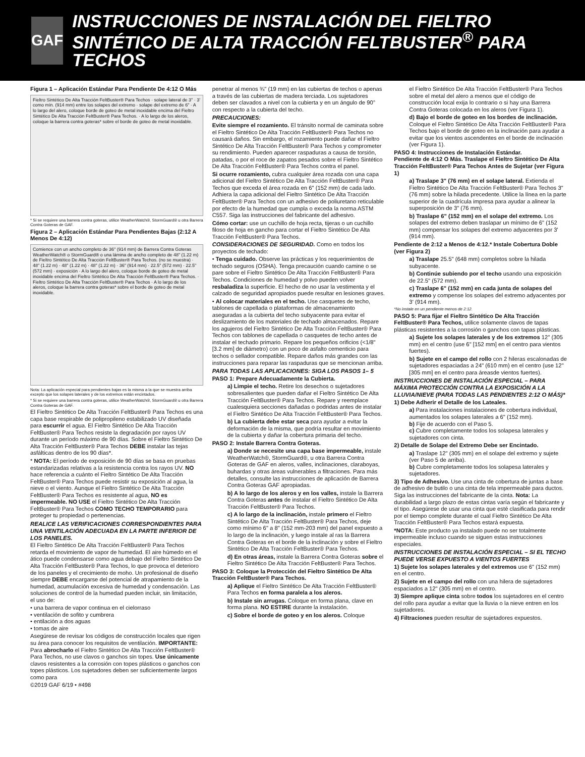GAF
INSTRUCCIONES DE INSTALACIÓN DEL FIELTRO SINTÉTICO DE ALTA TRACCIÓN FELTBUSTER<sup>®</sup> PARA TECHOS
Figura 1 – Aplicación Estándar Para Pendiente De 4:12 O Más
Fieltro Sintético De Alta Tracción FeltBuster® Para Techos · solape lateral de 3" · 3' como mín. (914 mm) entre los solapes del extremo · solape del extremo de 6" · A lo largo del alero, coloque borde de goteo de metal inoxidable encima del Fieltro Sintético De Alta Tracción FeltBuster® Para Techos. · A lo largo de los aleros, coloque la barrera contra goteras* sobre el borde de goteo de metal inoxidable.
* Si se requiere una barrera contra goteras, utilice WeatherWatch®, StormGuard® u otra Barrera Contra Goteras de GAF.
Figura 2 – Aplicación Estándar Para Pendientes Bajas (2:12 A Menos De 4:12)
Comience con un ancho completo de 36" (914 mm) de Barrera Contra Goteras WeatherWatch® o StormGuard® o una lámina de ancho completo de 48" (1.22 m) de Fieltro Sintético De Alta Tracción FeltBuster® Para Techos. (no se muestra) · 48" (1.22 m) · 48" (1.22 m) · 48" (1.22 m) · 36" (914 mm) · 22.5" (572 mm) · 22.5" (572 mm) · exposición · A lo largo del alero, coloque borde de goteo de metal inoxidable encima del Fieltro Sintético De Alta Tracción FeltBuster® Para Techos. · Fieltro Sintético De Alta Tracción FeltBuster® Para Techos · A lo largo de los aleros, coloque la barrera contra goteras* sobre el borde de goteo de metal inoxidable.
Nota: La aplicación especial para pendientes bajas es la misma a la que se muestra arriba excepto que los solapes laterales y de los extremos están encintados.
* Si se requiere una barrera contra goteras, utilice WeatherWatch®, StormGuard® u otra Barrera Contra Goteras de GAF.
El Fieltro Sintético De Alta Tracción FeltBuster® Para Techos es una capa base respirable de polipropileno estabilizado UV diseñada para escurrir el agua. El Fieltro Sintético De Alta Tracción FeltBuster® Para Techos resiste la degradación por rayos UV durante un período máximo de 90 días. Sobre el Fieltro Sintético De Alta Tracción FeltBuster® Para Techos DEBE instalar las tejas asfálticas dentro de los 90 días*.
* NOTA: El período de exposición de 90 días se basa en pruebas estandarizadas relativas a la resistencia contra los rayos UV. NO hace referencia a cuánto el Fieltro Sintético De Alta Tracción FeltBuster® Para Techos puede resistir su exposición al agua, la nieve o el viento. Aunque el Fieltro Sintético De Alta Tracción FeltBuster® Para Techos es resistente al agua, NO es impermeable. NO USE el Fieltro Sintético De Alta Tracción FeltBuster® Para Techos COMO TECHO TEMPORARIO para proteger tu propiedad o pertenencias.
REALICE LAS VERIFICACIONES CORRESPONDIENTES PARA UNA VENTILACIÓN ADECUADA EN LA PARTE INFERIOR DE LOS PANELES.
El Fieltro Sintético De Alta Tracción FeltBuster® Para Techos retarda el movimiento de vapor de humedad. El aire húmedo en el ático puede condensarse como agua debajo del Fieltro Sintético De Alta Tracción FeltBuster® Para Techos, lo que provoca el deterioro de los paneles y el crecimiento de moho. Un profesional de diseño siempre DEBE encargarse del potencial de atrapamiento de la humedad, acumulación excesiva de humedad y condensación. Las soluciones de control de la humedad pueden incluir, sin limitación, el uso de:
• una barrera de vapor continua en el cielorraso
• ventilación de sofito y cumbrera
• entilación a dos aguas
• tomas de aire
Asegúrese de revisar los códigos de construcción locales que rigen su área para conocer los requisitos de ventilación. IMPORTANTE: Para abrocharlo el Fieltro Sintético De Alta Tracción FeltBuster® Para Techos, no use clavos o ganchos sin topes. Use únicamente clavos resistentes a la corrosión con topes plásticos o ganchos con topes plásticos. Los sujetadores deben ser suficientemente largos como para
©2019 GAF 6/19 • #498
penetrar al menos ¾" (19 mm) en las cubiertas de techos o apenas a través de las cubiertas de madera terciada. Los sujetadores deben ser clavados a nivel con la cubierta y en un ángulo de 90° con respecto a la cubierta del techo.
PRECAUCIONES:
Evite siempre el rozamiento. El tránsito normal de caminata sobre el Fieltro Sintético De Alta Tracción FeltBuster® Para Techos no causará daños. Sin embargo, el rozamiento puede dañar el Fieltro Sintético De Alta Tracción FeltBuster® Para Techos y comprometer su rendimiento. Pueden aparecer raspaduras a causa de torsión, patadas, o por el roce de zapatos pesados sobre el Fieltro Sintético De Alta Tracción FeltBuster® Para Techos contra el panel.
Si ocurre rozamiento, cubra cualquier área rozada con una capa adicional del Fieltro Sintético De Alta Tracción FeltBuster® Para Techos que exceda el área rozada en 6" (152 mm) de cada lado. Adhiera la capa adicional del Fieltro Sintético De Alta Tracción FeltBuster® Para Techos con un adhesivo de poliuretano reticulable por efecto de la humedad que cumpla o exceda la norma ASTM C557. Siga las instrucciones del fabricante del adhesivo.
Cómo cortar: use un cuchillo de hoja recta, tijeras o un cuchillo filoso de hoja en gancho para cortar el Fieltro Sintético De Alta Tracción FeltBuster® Para Techos.
CONSIDERACIONES DE SEGURIDAD. Como en todos los proyectos de techado:
• Tenga cuidado. Observe las prácticas y los requerimientos de techado seguros (OSHA). Tenga precaución cuando camine o se pare sobre el Fieltro Sintético De Alta Tracción FeltBuster® Para Techos. Condiciones de humedad y polvo pueden volver resbaladiza la superficie. El hecho de no usar la vestimenta y el calzado de seguridad apropiados puede resultar en lesiones graves.
• Al colocar materiales en el techo. Use casquetes de techo, tablones de capellada o plataformas de almacenamiento aseguradas a la cubierta del techo subyacente para evitar el deslizamiento de los materiales de techado almacenados. Repare los agujeros del Fieltro Sintético De Alta Tracción FeltBuster® Para Techos con tablones de capellada o casquetes de techo antes de instalar el techado primario. Repare los pequeños orificios (<1/8" [3.2 mm] de diámetro) con un poco de asfalto cementicio para techos o sellador compatible. Repare daños más grandes con las instrucciones para reparar las raspaduras que se mencionan arriba.
PARA TODAS LAS APLICACIONES: SIGA LOS PASOS 1– 5
PASO 1: Prepare Adecuadamente la Cubierta.
a) Limpie el techo. Retire los desechos o sujetadores sobresalientes que pueden dañar el Fieltro Sintético De Alta Tracción FeltBuster® Para Techos. Repare y reemplace cualesquiera secciones dañadas o podridas antes de instalar el Fieltro Sintético De Alta Tracción FeltBuster® Para Techos.
b) La cubierta debe estar seca para ayudar a evitar la deformación de la misma, que podría resultar en movimiento de la cubierta y dañar la cobertura primaria del techo.
PASO 2: Instale Barrera Contra Goteras.
a) Donde se necesite una capa base impermeable, instale WeatherWatch®, StormGuard®, u otra Barrera Contra Goteras de GAF en aleros, valles, inclinaciones, claraboyas, buhardas y otras áreas vulnerables a filtraciones. Para más detalles, consulte las instrucciones de aplicación de Barrera Contra Goteras GAF apropiadas.
b) A lo largo de los aleros y en los valles, instale la Barrera Contra Goteras antes de instalar el Fieltro Sintético De Alta Tracción FeltBuster® Para Techos.
c) A lo largo de la inclinación, instale primero el Fieltro Sintético De Alta Tracción FeltBuster® Para Techos, deje como mínimo 6" a 8" (152 mm-203 mm) del panel expuesto a lo largo de la inclinación, y luego instale al ras la Barrera Contra Goteras en el borde de la inclinación y sobre el Fieltro Sintético De Alta Tracción FeltBuster® Para Techos.
d) En otras áreas, instale la Barrera Contra Goteras sobre el Fieltro Sintético De Alta Tracción FeltBuster® Para Techos.
PASO 3: Coloque la Protección del Fieltro Sintético De Alta Tracción FeltBuster® Para Techos.
a) Aplique el Fieltro Sintético De Alta Tracción FeltBuster® Para Techos en forma paralela a los aleros.
b) Instale sin arrugas. Coloque en forma plana, clave en forma plana. NO ESTIRE durante la instalación.
c) Sobre el borde de goteo y en los aleros. Coloque
el Fieltro Sintético De Alta Tracción FeltBuster® Para Techos sobre el metal del alero a menos que el código de construcción local exija lo contrario o si hay una Barrera Contra Goteras colocada en los aleros (ver Figura 1).
d) Bajo el borde de goteo en los bordes de inclinación. Coloque el Fieltro Sintético De Alta Tracción FeltBuster® Para Techos bajo el borde de goteo en la inclinación para ayudar a evitar que los vientos ascendentes en el borde de inclinación (ver Figura 1).
PASO 4: Instrucciones de Instalación Estándar.
Pendiente de 4:12 O Más. Traslape el Fieltro Sintético De Alta Tracción FeltBuster® Para Techos Antes de Sujetar (ver Figura 1)
a) Traslape 3" (76 mm) en el solape lateral. Extienda el Fieltro Sintético De Alta Tracción FeltBuster® Para Techos 3" (76 mm) sobre la hilada precedente. Utilice la línea en la parte superior de la cuadrícula impresa para ayudar a alinear la superposición de 3" (76 mm).
b) Traslape 6" (152 mm) en el solape del extremo. Los solapes del extremo deben traslapar un mínimo de 6" (152 mm) compensar los solapes del extremo adyacentes por 3' (914 mm).
Pendiente de 2:12 a Menos de 4:12.* Instale Cobertura Doble (ver Figura 2)
a) Traslape 25.5" (648 mm) completos sobre la hilada subyacente.
b) Continúe subiendo por el techo usando una exposición de 22.5" (572 mm).
c) Traslape 6" (152 mm) en cada junta de solapes del extremo y compense los solapes del extremo adyacentes por 3' (914 mm).
*No instale en un pendiente menos de 2:12.
PASO 5: Para fijar el Fieltro Sintético De Alta Tracción FeltBuster® Para Techos, utilice solamente clavos de tapas plásticas resistentes a la corrosión o ganchos con tapas plásticas.
a) Sujete los solapes laterales y de los extremos 12" (305 mm) en el centro (use 6" [152 mm] en el centro para vientos fuertes).
b) Sujete en el campo del rollo con 2 hileras escalonadas de sujetadores espaciadas a 24" (610 mm) en el centro (use 12" [305 mm] en el centro para áreasde vientos fuertes).
INSTRUCCIONES DE INSTALACIÓN ESPECIAL – PARA MÁXIMA PROTECCIÓN CONTRA LA EXPOSICIÓN A LA LLUVIA/NIEVE (PARA TODAS LAS PENDIENTES 2:12 O MÁS)*
1) Debe Adherir el Detalle de los Lateales.
a) Para instalaciones instalaciones de cobertura individual, aumentados los solapes laterales a 6" (152 mm).
b) Fije de acuerdo con el Paso 5.
c) Cubre completamente todos los solapesa laterales y sujetadores con cinta.
2) Detalle de Solape del Extremo Debe ser Encintado.
a) Traslape 12" (305 mm) en el solape del extremo y sujete (ver Paso 5 de arriba).
b) Cubre completamente todos los solapesa laterales y sujetadores.
3) Tipo de Adhesivo. Use una cinta de cobertura de juntas a base de adhesivo de butilo o una cinta de tela impermeable para ductos. Siga las instrucciones del fabricante de la cinta. Nota: La durabilidad a largo plazo de estas cintas varía según el fabricante y el tipo. Asegúrese de usar una cinta que esté clasificada para rendir por el tiempo complete durante el cual Fieltro Sintético De Alta Tracción FeltBuster® Para Techos estará expuesta.
*NOTA: Este producto ya instalado puede no ser totalmente impermeable incluso cuando se siguen estas instrucciones especiales.
INSTRUCCIONES DE INSTALACIÓN ESPECIAL – SI EL TECHO PUEDE VERSE EXPUESTO A VIENTOS FUERTES
1) Sujete los solapes laterales y del extremos use 6" (152 mm) en el centro.
2) Sujete en el campo del rollo con una hilera de sujetadores espaciados a 12" (305 mm) en el centro.
3) Siempre aplique cinta sobre todos los sujetadores en el centro del rollo para ayudar a evitar que la lluvia o la nieve entren en los sujetadores.
4) Filtraciones pueden resultar de sujetadores expuestos.